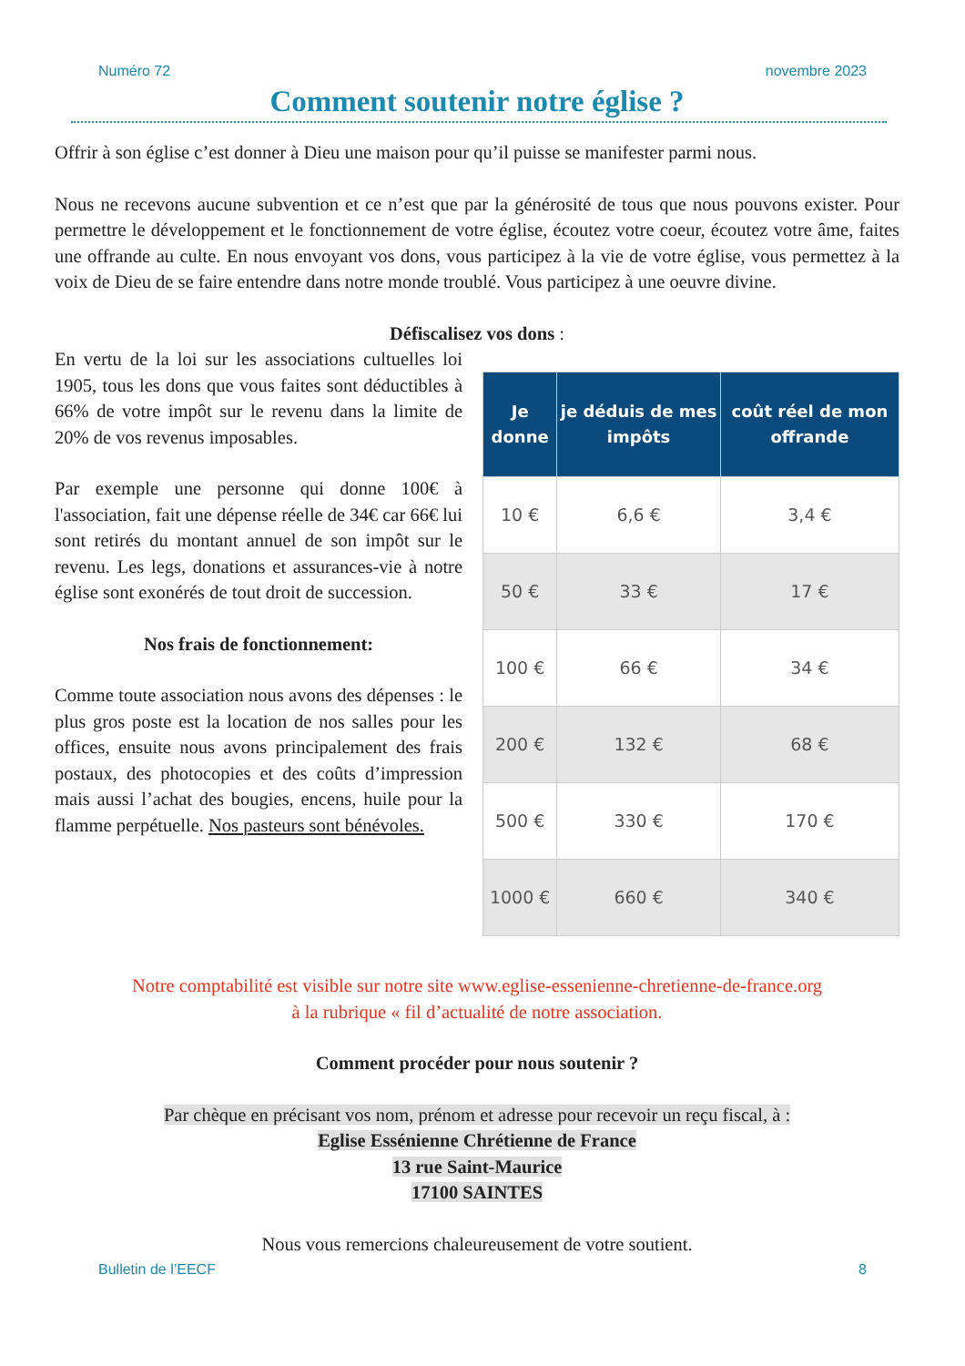Numéro 72 novembre 2023
Comment soutenir notre église ?
Offrir à son église c’est donner à Dieu une maison pour qu’il puisse se manifester parmi nous.
Nous ne recevons aucune subvention et ce n’est que par la générosité de tous que nous pouvons exister. Pour permettre le développement et le fonctionnement de votre église, écoutez votre coeur, écoutez votre âme, faites une offrande au culte. En nous envoyant vos dons, vous participez à la vie de votre église, vous permettez à la voix de Dieu de se faire entendre dans notre monde troublé. Vous participez à une oeuvre divine.
Défiscalisez vos dons :
En vertu de la loi sur les associations cultuelles loi 1905, tous les dons que vous faites sont déductibles à 66% de votre impôt sur le revenu dans la limite de 20% de vos revenus imposables.
Par exemple une personne qui donne 100€ à l'association, fait une dépense réelle de 34€ car 66€ lui sont retirés du montant annuel de son impôt sur le revenu. Les legs, donations et assurances-vie à notre église sont exonérés de tout droit de succession.
Nos frais de fonctionnement:
Comme toute association nous avons des dépenses : le plus gros poste est la location de nos salles pour les offices, ensuite nous avons principalement des frais postaux, des photocopies et des coûts d’impression mais aussi l’achat des bougies, encens, huile pour la flamme perpétuelle. Nos pasteurs sont bénévoles.
| Je donne | je déduis de mes impôts | coût réel de mon offrande |
| --- | --- | --- |
| 10 € | 6,6 € | 3,4 € |
| 50 € | 33 € | 17 € |
| 100 € | 66 € | 34 € |
| 200 € | 132 € | 68 € |
| 500 € | 330 € | 170 € |
| 1000 € | 660 € | 340 € |
Notre comptabilité est visible sur notre site www.eglise-essenienne-chretienne-de-france.org
à la rubrique « fil d’actualité de notre association.
Comment procéder pour nous soutenir ?
Par chèque en précisant vos nom, prénom et adresse pour recevoir un reçu fiscal, à :
Eglise Essénienne Chrétienne de France
13 rue Saint-Maurice
17100 SAINTES
Nous vous remercions chaleureusement de votre soutient.
Bulletin de l’EECF 8